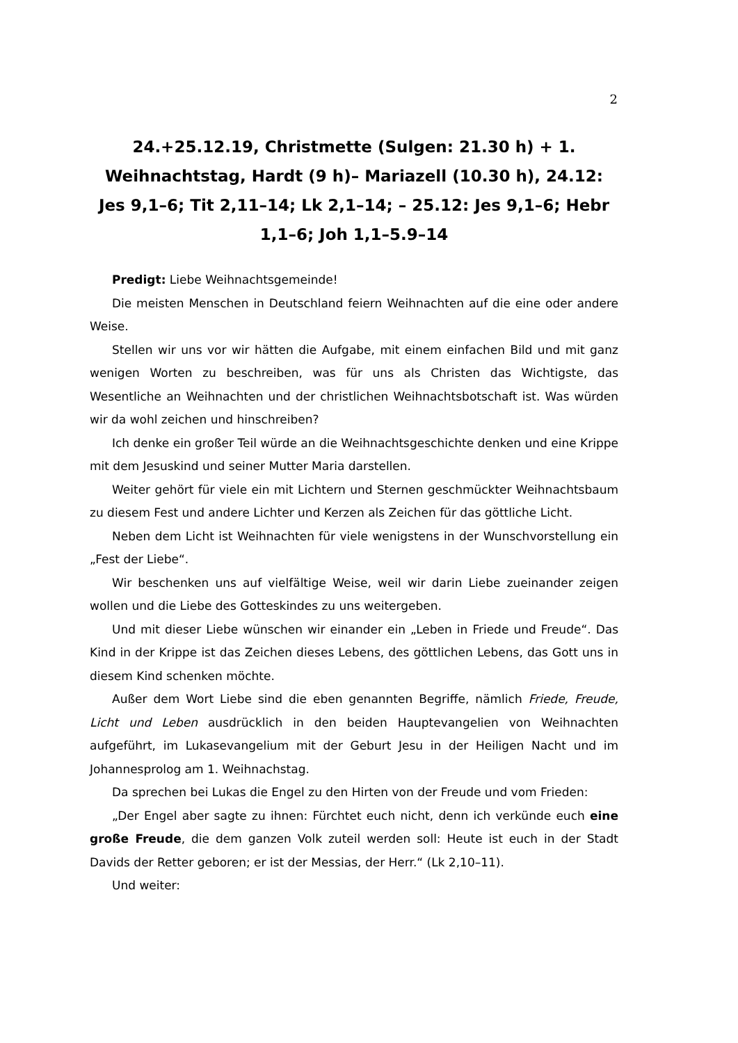2
24.+25.12.19, Christmette (Sulgen: 21.30 h) + 1. Weihnachtstag, Hardt (9 h)– Mariazell (10.30 h), 24.12: Jes 9,1–6; Tit 2,11–14; Lk 2,1–14; – 25.12: Jes 9,1–6; Hebr 1,1–6; Joh 1,1–5.9–14
Predigt: Liebe Weihnachtsgemeinde!
Die meisten Menschen in Deutschland feiern Weihnachten auf die eine oder andere Weise.
Stellen wir uns vor wir hätten die Aufgabe, mit einem einfachen Bild und mit ganz wenigen Worten zu beschreiben, was für uns als Christen das Wichtigste, das Wesentliche an Weihnachten und der christlichen Weihnachtsbotschaft ist. Was würden wir da wohl zeichen und hinschreiben?
Ich denke ein großer Teil würde an die Weihnachtsgeschichte denken und eine Krippe mit dem Jesuskind und seiner Mutter Maria darstellen.
Weiter gehört für viele ein mit Lichtern und Sternen geschmückter Weihnachtsbaum zu diesem Fest und andere Lichter und Kerzen als Zeichen für das göttliche Licht.
Neben dem Licht ist Weihnachten für viele wenigstens in der Wunschvorstellung ein „Fest der Liebe“.
Wir beschenken uns auf vielfältige Weise, weil wir darin Liebe zueinander zeigen wollen und die Liebe des Gotteskindes zu uns weitergeben.
Und mit dieser Liebe wünschen wir einander ein „Leben in Friede und Freude“. Das Kind in der Krippe ist das Zeichen dieses Lebens, des göttlichen Lebens, das Gott uns in diesem Kind schenken möchte.
Außer dem Wort Liebe sind die eben genannten Begriffe, nämlich Friede, Freude, Licht und Leben ausdrücklich in den beiden Hauptevangelien von Weihnachten aufgeführt, im Lukasevangelium mit der Geburt Jesu in der Heiligen Nacht und im Johannesprolog am 1. Weihnachstag.
Da sprechen bei Lukas die Engel zu den Hirten von der Freude und vom Frieden:
„Der Engel aber sagte zu ihnen: Fürchtet euch nicht, denn ich verkünde euch eine große Freude, die dem ganzen Volk zuteil werden soll: Heute ist euch in der Stadt Davids der Retter geboren; er ist der Messias, der Herr.“ (Lk 2,10–11).
Und weiter: